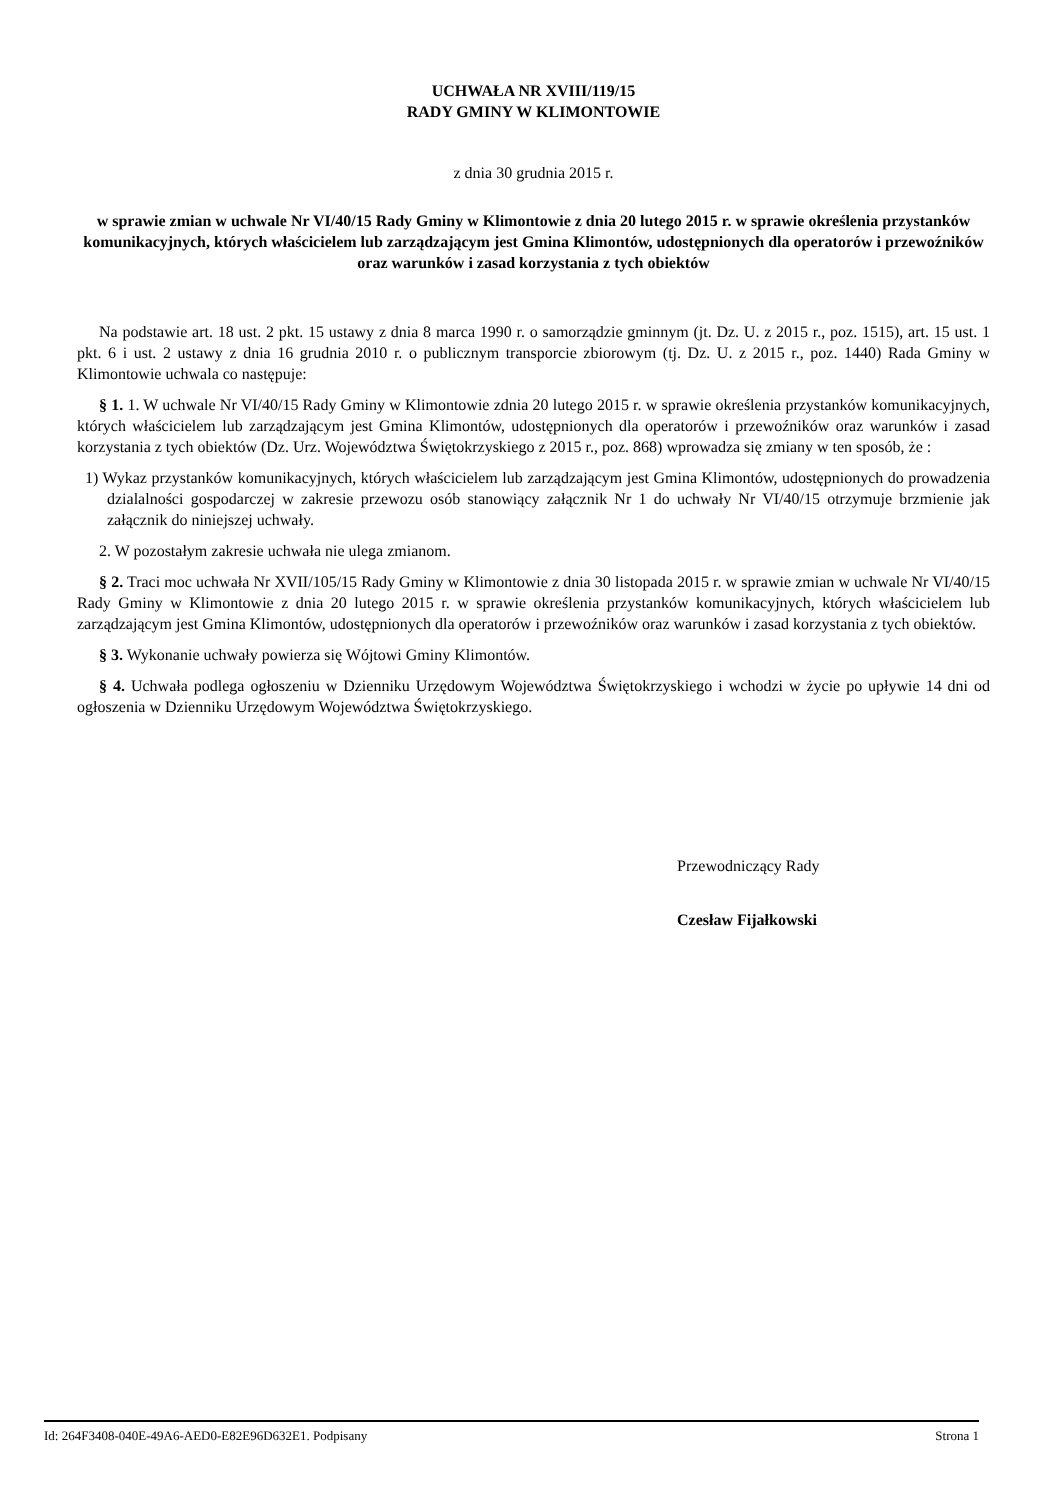UCHWAŁA NR XVIII/119/15
RADY GMINY W KLIMONTOWIE
z dnia 30 grudnia 2015 r.
w sprawie zmian w uchwale Nr VI/40/15 Rady Gminy w Klimontowie z dnia 20 lutego 2015 r. w sprawie określenia przystanków komunikacyjnych, których właścicielem lub zarządzającym jest Gmina Klimontów, udostępnionych dla operatorów i przewoźników oraz warunków i zasad korzystania z tych obiektów
Na podstawie art. 18 ust. 2 pkt. 15 ustawy z dnia 8 marca 1990 r. o samorządzie gminnym (jt. Dz. U. z 2015 r., poz. 1515), art. 15 ust. 1 pkt. 6 i ust. 2 ustawy z dnia 16 grudnia 2010 r. o publicznym transporcie zbiorowym (tj. Dz. U. z 2015 r., poz. 1440) Rada Gminy w Klimontowie uchwala co następuje:
§ 1. 1. W uchwale Nr VI/40/15 Rady Gminy w Klimontowie zdnia 20 lutego 2015 r. w sprawie określenia przystanków komunikacyjnych, których właścicielem lub zarządzającym jest Gmina Klimontów, udostępnionych dla operatorów i przewoźników oraz warunków i zasad korzystania z tych obiektów (Dz. Urz. Województwa Świętokrzyskiego z 2015 r., poz. 868) wprowadza się zmiany w ten sposób, że :
1) Wykaz przystanków komunikacyjnych, których właścicielem lub zarządzającym jest Gmina Klimontów, udostępnionych do prowadzenia dzialalności gospodarczej w zakresie przewozu osób stanowiący załącznik Nr 1 do uchwały Nr VI/40/15 otrzymuje brzmienie jak załącznik do niniejszej uchwały.
2. W pozostałym zakresie uchwała nie ulega zmianom.
§ 2. Traci moc uchwała Nr XVII/105/15 Rady Gminy w Klimontowie z dnia 30 listopada 2015 r. w sprawie zmian w uchwale Nr VI/40/15 Rady Gminy w Klimontowie z dnia 20 lutego 2015 r. w sprawie określenia przystanków komunikacyjnych, których właścicielem lub zarządzającym jest Gmina Klimontów, udostępnionych dla operatorów i przewoźników oraz warunków i zasad korzystania z tych obiektów.
§ 3. Wykonanie uchwały powierza się Wójtowi Gminy Klimontów.
§ 4. Uchwała podlega ogłoszeniu w Dzienniku Urzędowym Województwa Świętokrzyskiego i wchodzi w życie po upływie 14 dni od ogłoszenia w Dzienniku Urzędowym Województwa Świętokrzyskiego.
Przewodniczący Rady
Czesław Fijałkowski
Id: 264F3408-040E-49A6-AED0-E82E96D632E1. Podpisany Strona 1